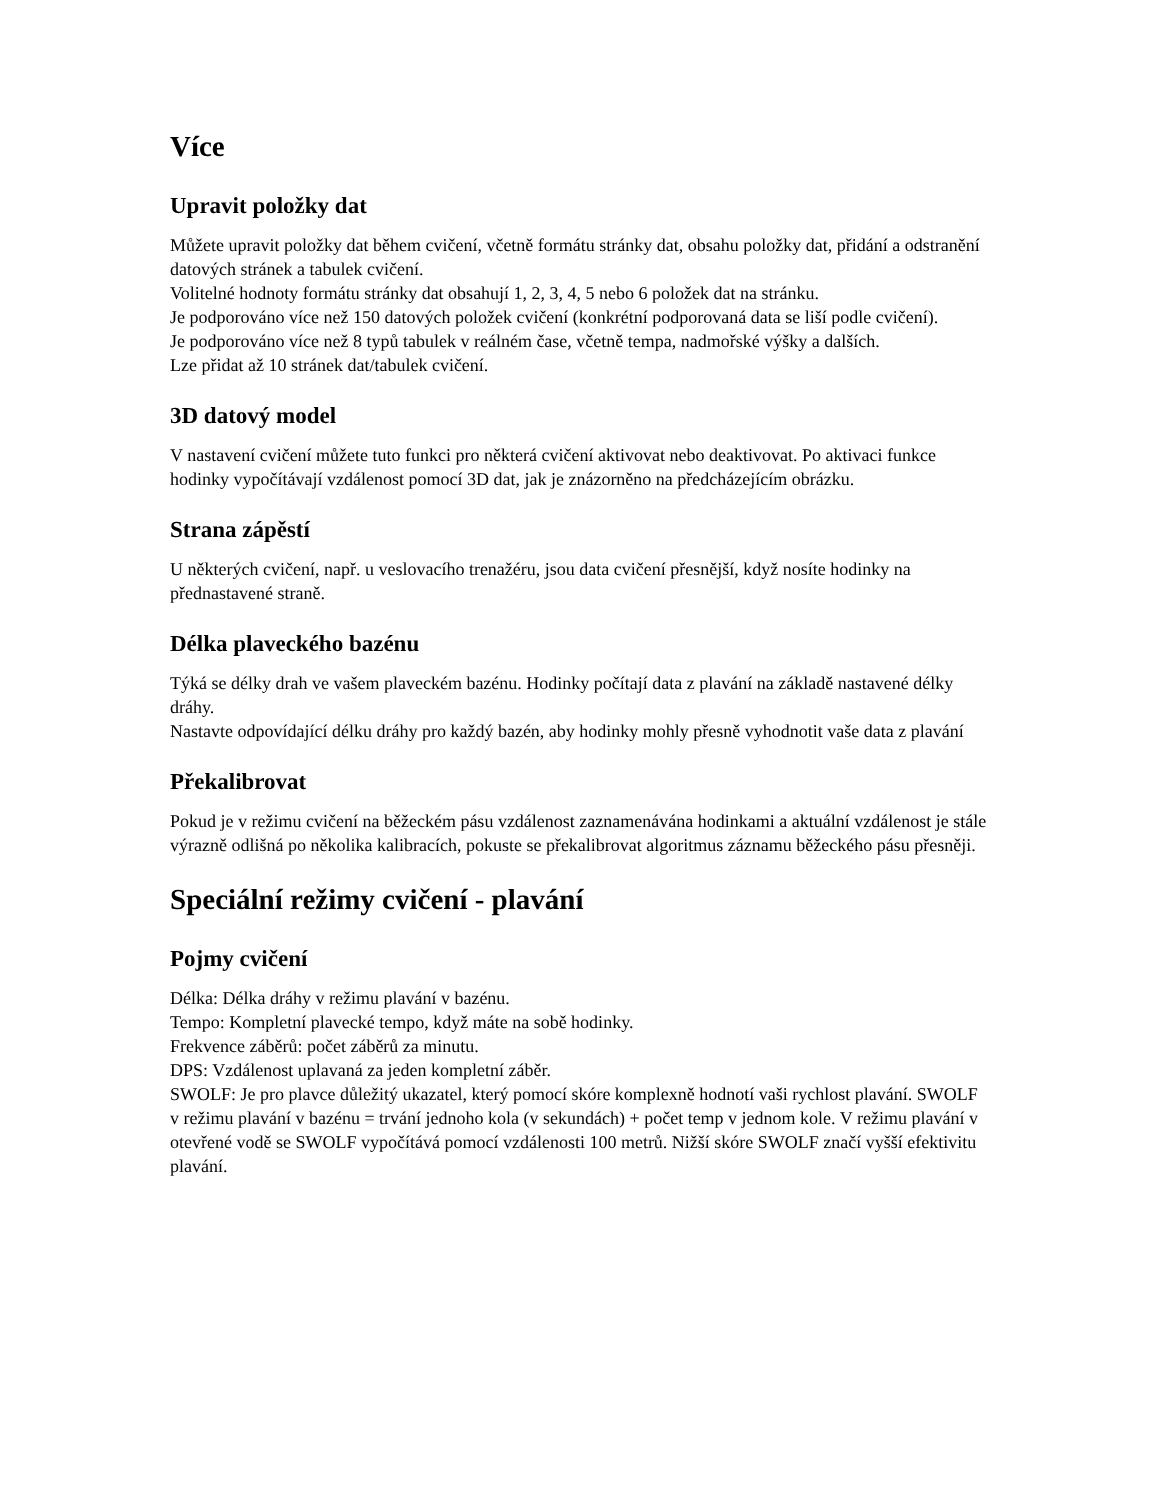Více
Upravit položky dat
Můžete upravit položky dat během cvičení, včetně formátu stránky dat, obsahu položky dat, přidání a odstranění datových stránek a tabulek cvičení.
Volitelné hodnoty formátu stránky dat obsahují 1, 2, 3, 4, 5 nebo 6 položek dat na stránku.
Je podporováno více než 150 datových položek cvičení (konkrétní podporovaná data se liší podle cvičení).
Je podporováno více než 8 typů tabulek v reálném čase, včetně tempa, nadmořské výšky a dalších.
Lze přidat až 10 stránek dat/tabulek cvičení.
3D datový model
V nastavení cvičení můžete tuto funkci pro některá cvičení aktivovat nebo deaktivovat. Po aktivaci funkce hodinky vypočítávají vzdálenost pomocí 3D dat, jak je znázorněno na předcházejícím obrázku.
Strana zápěstí
U některých cvičení, např. u veslovacího trenažéru, jsou data cvičení přesnější, když nosíte hodinky na přednastavené straně.
Délka plaveckého bazénu
Týká se délky drah ve vašem plaveckém bazénu. Hodinky počítají data z plavání na základě nastavené délky dráhy.
Nastavte odpovídající délku dráhy pro každý bazén, aby hodinky mohly přesně vyhodnotit vaše data z plavání
Překalibrovat
Pokud je v režimu cvičení na běžeckém pásu vzdálenost zaznamenávána hodinkami a aktuální vzdálenost je stále výrazně odlišná po několika kalibracích, pokuste se překalibrovat algoritmus záznamu běžeckého pásu přesněji.
Speciální režimy cvičení - plavání
Pojmy cvičení
Délka: Délka dráhy v režimu plavání v bazénu.
Tempo: Kompletní plavecké tempo, když máte na sobě hodinky.
Frekvence záběrů: počet záběrů za minutu.
DPS: Vzdálenost uplavaná za jeden kompletní záběr.
SWOLF: Je pro plavce důležitý ukazatel, který pomocí skóre komplexně hodnotí vaši rychlost plavání. SWOLF v režimu plavání v bazénu = trvání jednoho kola (v sekundách) + počet temp v jednom kole. V režimu plavání v otevřené vodě se SWOLF vypočítává pomocí vzdálenosti 100 metrů. Nižší skóre SWOLF značí vyšší efektivitu plavání.